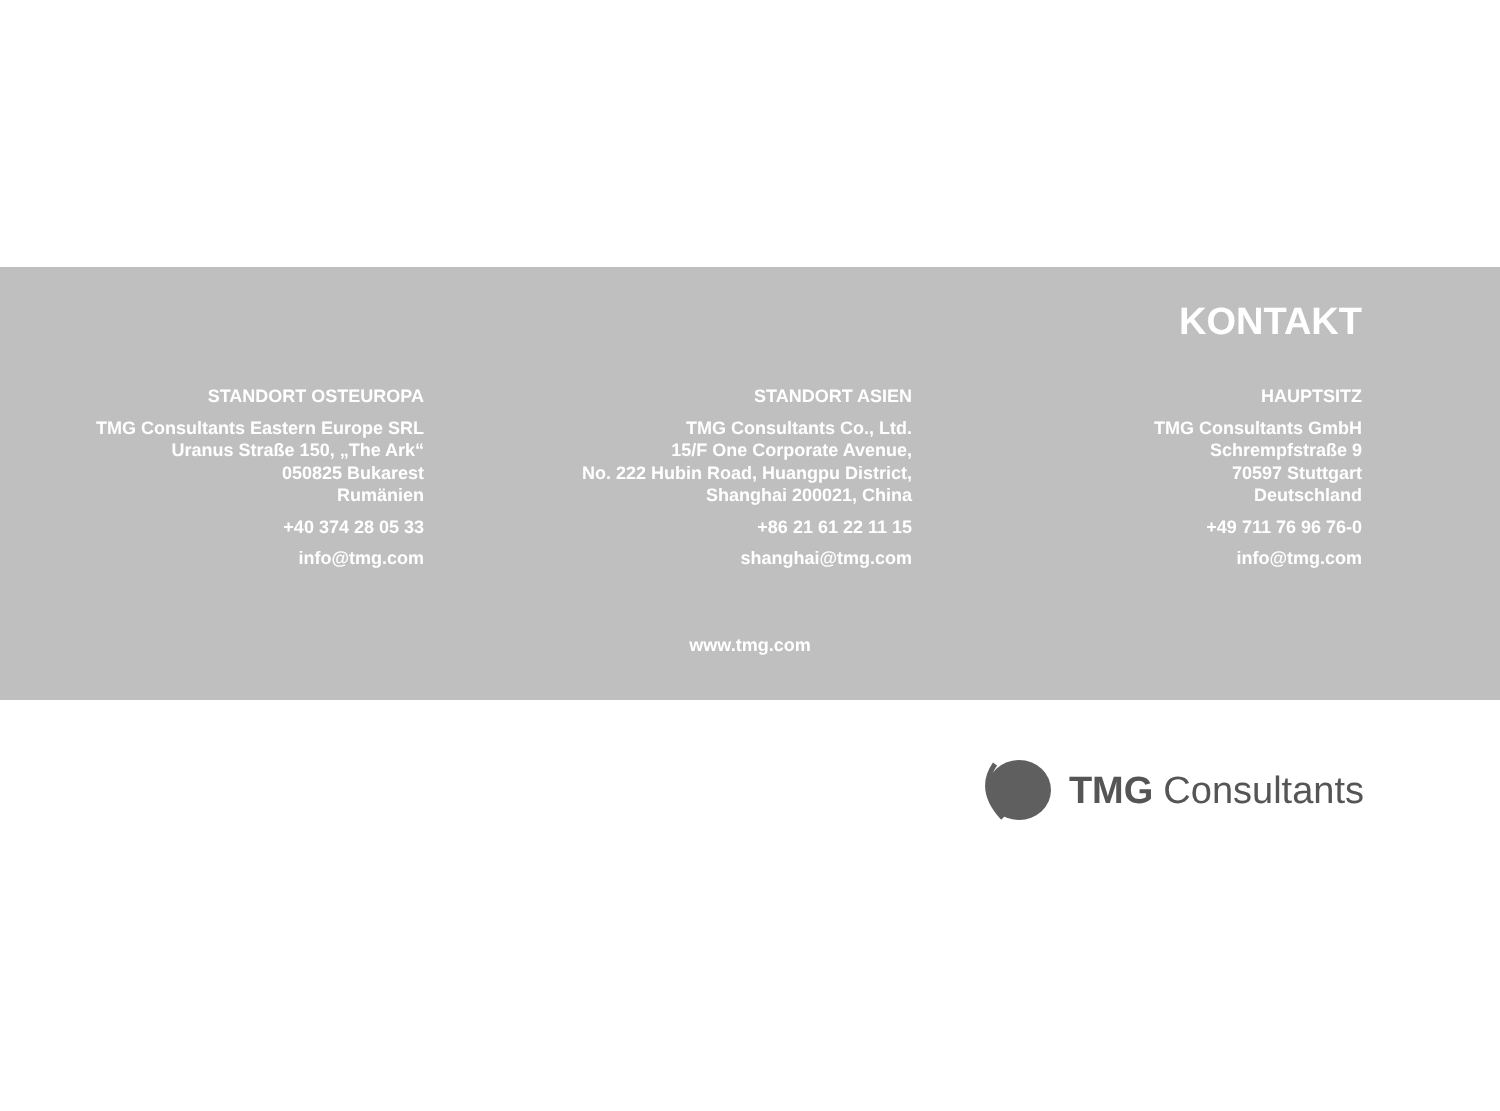KONTAKT
STANDORT OSTEUROPA
TMG Consultants Eastern Europe SRL
Uranus Straße 150, „The Ark“
050825 Bukarest
Rumänien
+40 374 28 05 33
info@tmg.com
STANDORT ASIEN
TMG Consultants Co., Ltd.
15/F One Corporate Avenue,
No. 222 Hubin Road, Huangpu District,
Shanghai 200021, China
+86 21 61 22 11 15
shanghai@tmg.com
HAUPTSITZ
TMG Consultants GmbH
Schrempfstraße 9
70597 Stuttgart
Deutschland
+49 711 76 96 76-0
info@tmg.com
www.tmg.com
TMG Consultants